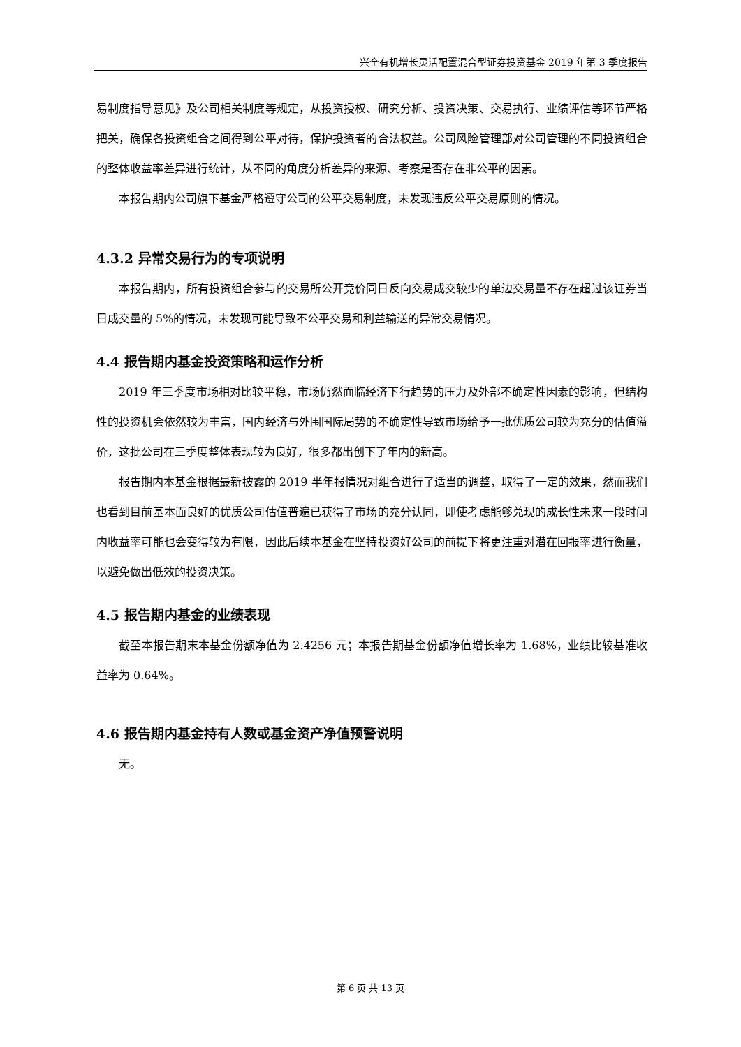兴全有机增长灵活配置混合型证券投资基金 2019 年第 3 季度报告
易制度指导意见》及公司相关制度等规定，从投资授权、研究分析、投资决策、交易执行、业绩评估等环节严格把关，确保各投资组合之间得到公平对待，保护投资者的合法权益。公司风险管理部对公司管理的不同投资组合的整体收益率差异进行统计，从不同的角度分析差异的来源、考察是否存在非公平的因素。
本报告期内公司旗下基金严格遵守公司的公平交易制度，未发现违反公平交易原则的情况。
4.3.2 异常交易行为的专项说明
本报告期内，所有投资组合参与的交易所公开竞价同日反向交易成交较少的单边交易量不存在超过该证券当日成交量的 5%的情况，未发现可能导致不公平交易和利益输送的异常交易情况。
4.4 报告期内基金投资策略和运作分析
2019 年三季度市场相对比较平稳，市场仍然面临经济下行趋势的压力及外部不确定性因素的影响，但结构性的投资机会依然较为丰富，国内经济与外围国际局势的不确定性导致市场给予一批优质公司较为充分的估值溢价，这批公司在三季度整体表现较为良好，很多都出创下了年内的新高。
报告期内本基金根据最新披露的 2019 半年报情况对组合进行了适当的调整，取得了一定的效果，然而我们也看到目前基本面良好的优质公司估值普遍已获得了市场的充分认同，即使考虑能够兑现的成长性未来一段时间内收益率可能也会变得较为有限，因此后续本基金在坚持投资好公司的前提下将更注重对潜在回报率进行衡量，以避免做出低效的投资决策。
4.5 报告期内基金的业绩表现
截至本报告期末本基金份额净值为 2.4256 元；本报告期基金份额净值增长率为 1.68%，业绩比较基准收益率为 0.64%。
4.6 报告期内基金持有人数或基金资产净值预警说明
无。
第 6 页 共 13 页